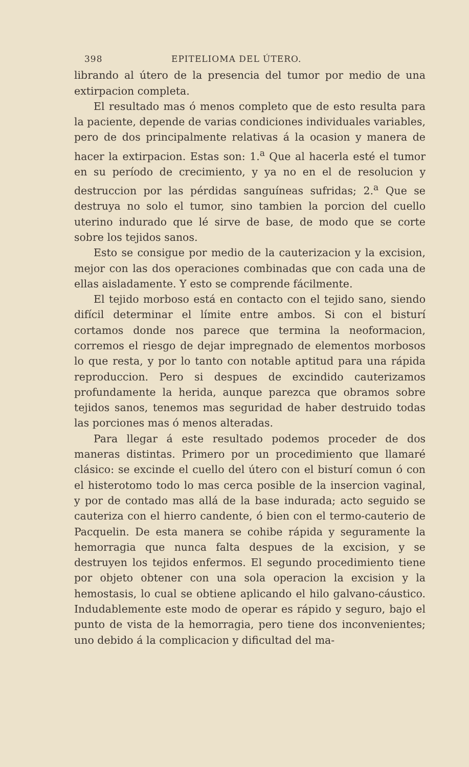398 EPITELIOMA DEL ÚTERO.
librando al útero de la presencia del tumor por medio de una extirpacion completa.
El resultado mas ó menos completo que de esto resulta para la paciente, depende de varias condiciones individuales variables, pero de dos principalmente relativas á la ocasion y manera de hacer la extirpacion. Estas son: 1.<sup>a</sup> Que al hacerla esté el tumor en su período de crecimiento, y ya no en el de resolucion y destruccion por las pérdidas sanguíneas sufridas; 2.<sup>a</sup> Que se destruya no solo el tumor, sino tambien la porcion del cuello uterino indurado que lé sirve de base, de modo que se corte sobre los tejidos sanos.
Esto se consigue por medio de la cauterizacion y la excision, mejor con las dos operaciones combinadas que con cada una de ellas aisladamente. Y esto se comprende fácilmente.
El tejido morboso está en contacto con el tejido sano, siendo difícil determinar el límite entre ambos. Si con el bisturí cortamos donde nos parece que termina la neoformacion, corremos el riesgo de dejar impregnado de elementos morbosos lo que resta, y por lo tanto con notable aptitud para una rápida reproduccion. Pero si despues de excindido cauterizamos profundamente la herida, aunque parezca que obramos sobre tejidos sanos, tenemos mas seguridad de haber destruido todas las porciones mas ó menos alteradas.
Para llegar á este resultado podemos proceder de dos maneras distintas. Primero por un procedimiento que llamaré clásico: se excinde el cuello del útero con el bisturí comun ó con el histerotomo todo lo mas cerca posible de la insercion vaginal, y por de contado mas allá de la base indurada; acto seguido se cauteriza con el hierro candente, ó bien con el termo-cauterio de Pacquelin. De esta manera se cohibe rápida y seguramente la hemorragia que nunca falta despues de la excision, y se destruyen los tejidos enfermos. El segundo procedimiento tiene por objeto obtener con una sola operacion la excision y la hemostasis, lo cual se obtiene aplicando el hilo galvano-cáustico. Indudablemente este modo de operar es rápido y seguro, bajo el punto de vista de la hemorragia, pero tiene dos inconvenientes; uno debido á la complicacion y dificultad del ma-